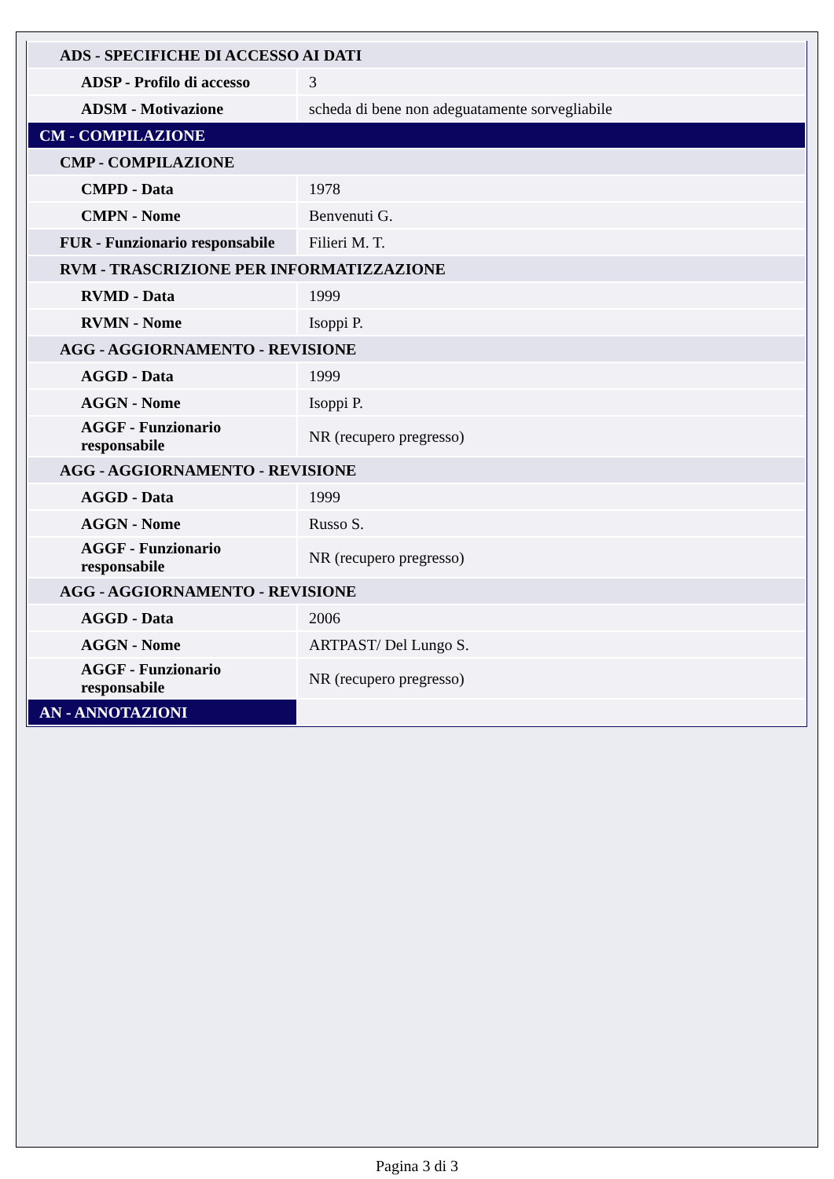| ADS - SPECIFICHE DI ACCESSO AI DATI | |
| ADSP - Profilo di accesso | 3 |
| ADSM - Motivazione | scheda di bene non adeguatamente sorvegliabile |
| CM - COMPILAZIONE | |
| CMP - COMPILAZIONE | |
| CMPD - Data | 1978 |
| CMPN - Nome | Benvenuti G. |
| FUR - Funzionario responsabile | Filieri M. T. |
| RVM - TRASCRIZIONE PER INFORMATIZZAZIONE | |
| RVMD - Data | 1999 |
| RVMN - Nome | Isoppi P. |
| AGG - AGGIORNAMENTO - REVISIONE | |
| AGGD - Data | 1999 |
| AGGN - Nome | Isoppi P. |
| AGGF - Funzionario responsabile | NR (recupero pregresso) |
| AGG - AGGIORNAMENTO - REVISIONE | |
| AGGD - Data | 1999 |
| AGGN - Nome | Russo S. |
| AGGF - Funzionario responsabile | NR (recupero pregresso) |
| AGG - AGGIORNAMENTO - REVISIONE | |
| AGGD - Data | 2006 |
| AGGN - Nome | ARTPAST/ Del Lungo S. |
| AGGF - Funzionario responsabile | NR (recupero pregresso) |
| AN - ANNOTAZIONI | |
Pagina 3 di 3